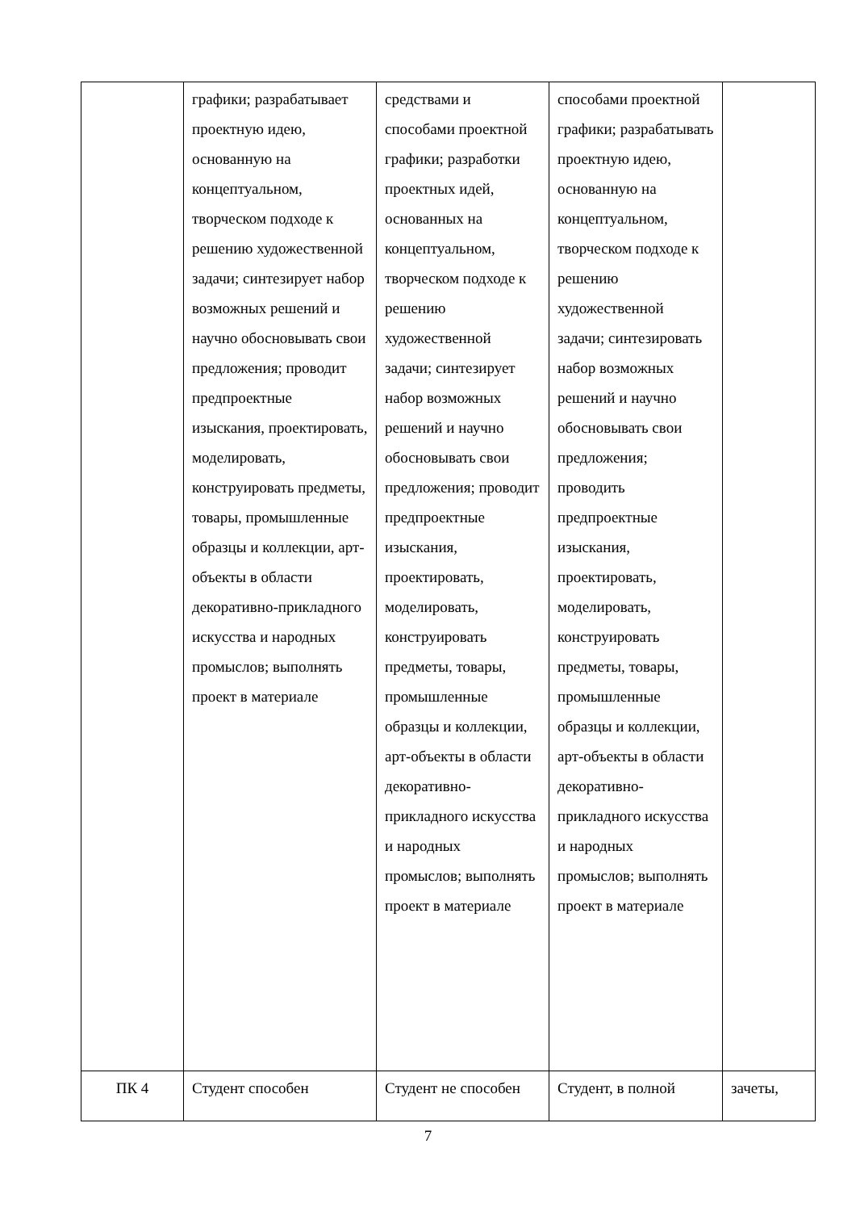| | графики; разрабатывает проектную идею, основанную на концептуальном, творческом подходе к решению художественной задачи; синтезирует набор возможных решений и научно обосновывать свои предложения; проводит предпроектные изыскания, проектировать, моделировать, конструировать предметы, товары, промышленные образцы и коллекции, арт-объекты в области декоративно-прикладного искусства и народных промыслов; выполнять проект в материале | средствами и способами проектной графики; разработки проектных идей, основанных на концептуальном, творческом подходе к решению художественной задачи; синтезирует набор возможных решений и научно обосновывать свои предложения; проводит предпроектные изыскания, проектировать, моделировать, конструировать предметы, товары, промышленные образцы и коллекции, арт-объекты в области декоративно-прикладного искусства и народных промыслов; выполнять проект в материале | способами проектной графики; разрабатывать проектную идею, основанную на концептуальном, творческом подходе к решению художественной задачи; синтезировать набор возможных решений и научно обосновывать свои предложения; проводить предпроектные изыскания, проектировать, моделировать, конструировать предметы, товары, промышленные образцы и коллекции, арт-объекты в области декоративно-прикладного искусства и народных промыслов; выполнять проект в материале | |
| ПК 4 | Студент способен | Студент не способен | Студент, в полной | зачеты, |
7